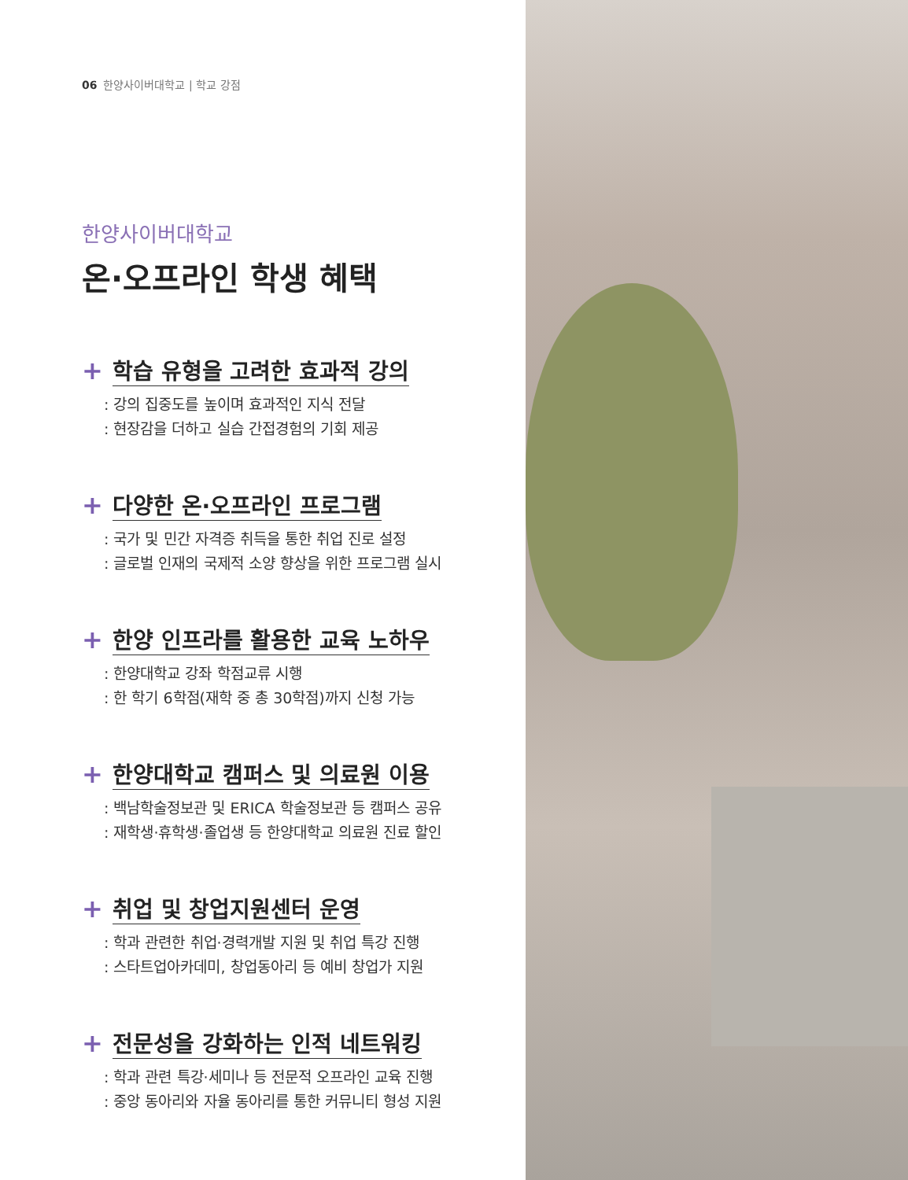06 한양사이버대학교 | 학교 강점
한양사이버대학교
온·오프라인 학생 혜택
+ 학습 유형을 고려한 효과적 강의
: 강의 집중도를 높이며 효과적인 지식 전달
: 현장감을 더하고 실습 간접경험의 기회 제공
+ 다양한 온·오프라인 프로그램
: 국가 및 민간 자격증 취득을 통한 취업 진로 설정
: 글로벌 인재의 국제적 소양 향상을 위한 프로그램 실시
+ 한양 인프라를 활용한 교육 노하우
: 한양대학교 강좌 학점교류 시행
: 한 학기 6학점(재학 중 총 30학점)까지 신청 가능
+ 한양대학교 캠퍼스 및 의료원 이용
: 백남학술정보관 및 ERICA 학술정보관 등 캠퍼스 공유
: 재학생·휴학생·졸업생 등 한양대학교 의료원 진료 할인
+ 취업 및 창업지원센터 운영
: 학과 관련한 취업·경력개발 지원 및 취업 특강 진행
: 스타트업아카데미, 창업동아리 등 예비 창업가 지원
+ 전문성을 강화하는 인적 네트워킹
: 학과 관련 특강·세미나 등 전문적 오프라인 교육 진행
: 중앙 동아리와 자율 동아리를 통한 커뮤니티 형성 지원